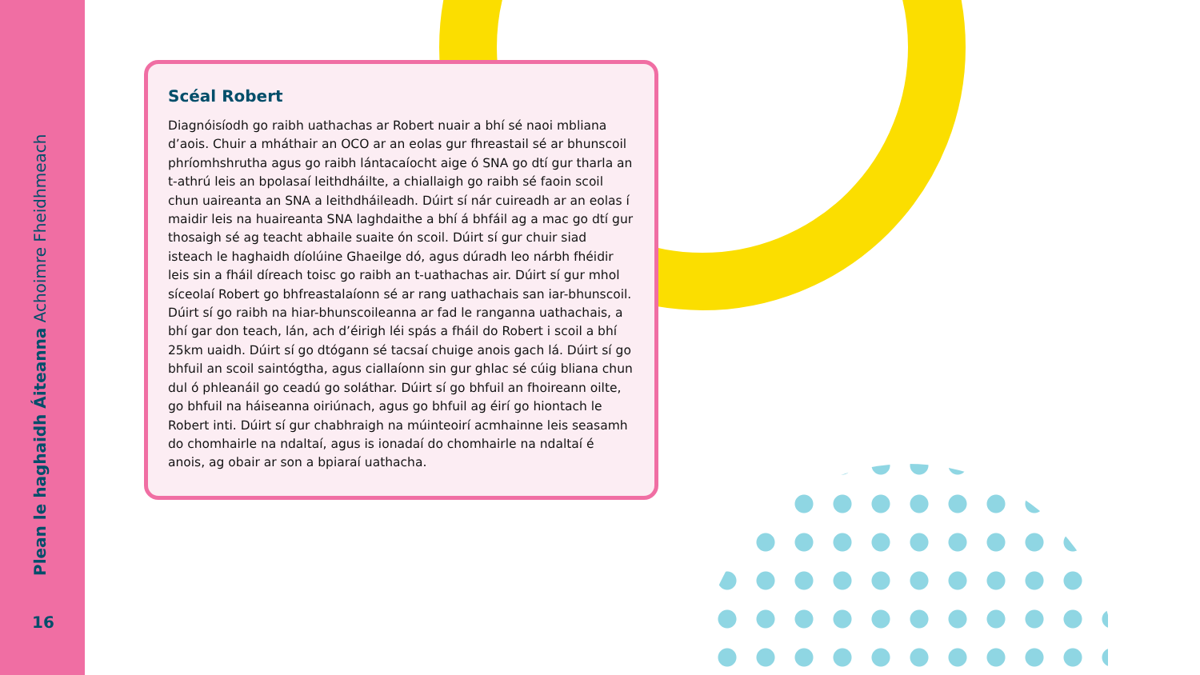Plean le haghaidh Áiteanna Achoimre Fheidhmeach
Scéal Robert
Diagnóisíodh go raibh uathachas ar Robert nuair a bhí sé naoi mbliana d’aois. Chuir a mháthair an OCO ar an eolas gur fhreastail sé ar bhunscoil phríomhshrutha agus go raibh lántacaíocht aige ó SNA go dtí gur tharla an t-athrú leis an bpolasaí leithdháilte, a chiallaigh go raibh sé faoin scoil chun uaireanta an SNA a leithdháileadh. Dúirt sí nár cuireadh ar an eolas í maidir leis na huaireanta SNA laghdaithe a bhí á bhfáil ag a mac go dtí gur thosaigh sé ag teacht abhaile suaite ón scoil. Dúirt sí gur chuir siad isteach le haghaidh díolúine Ghaeilge dó, agus dúradh leo nárbh fhéidir leis sin a fháil díreach toisc go raibh an t-uathachas air. Dúirt sí gur mhol síceolaí Robert go bhfreastalaíonn sé ar rang uathachais san iar-bhunscoil. Dúirt sí go raibh na hiar-bhunscoileanna ar fad le ranganna uathachais, a bhí gar don teach, lán, ach d’éirigh léi spás a fháil do Robert i scoil a bhí 25km uaidh. Dúirt sí go dtógann sé tacsaí chuige anois gach lá. Dúirt sí go bhfuil an scoil saintógtha, agus ciallaíonn sin gur ghlac sé cúig bliana chun dul ó phleanáil go ceadú go soláthar. Dúirt sí go bhfuil an fhoireann oilte, go bhfuil na háiseanna oiriúnach, agus go bhfuil ag éirí go hiontach le Robert inti. Dúirt sí gur chabhraigh na múinteoirí acmhainne leis seasamh do chomhairle na ndaltaí, agus is ionadaí do chomhairle na ndaltaí é anois, ag obair ar son a bpiaraí uathacha.
16